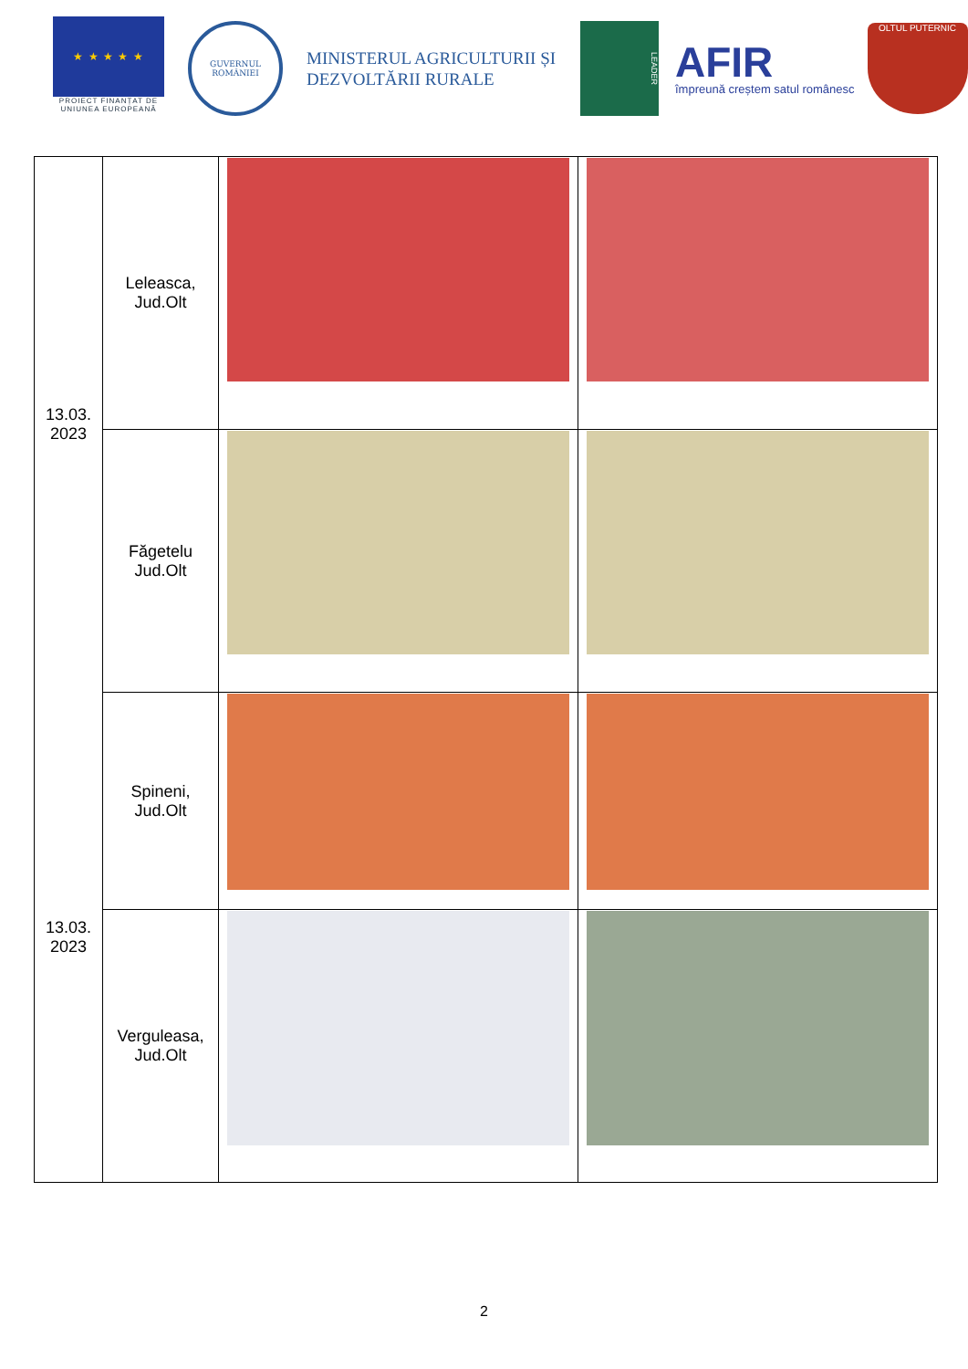★ ★ ★ ★ ★
PROIECT FINANȚAT DE UNIUNEA EUROPEANĂ
GUVERNUL ROMÂNIEI
MINISTERUL AGRICULTURII ȘI DEZVOLTĂRII RURALE
LEADER
AFIR
împreună creștem satul românesc
OLTUL PUTERNIC
| 13.03. 2023 | Leleasca, Jud.Olt | | |
| | Făgetelu Jud.Olt | | |
| 13.03. 2023 | Spineni, Jud.Olt | | |
| | Verguleasa, Jud.Olt | | |
2